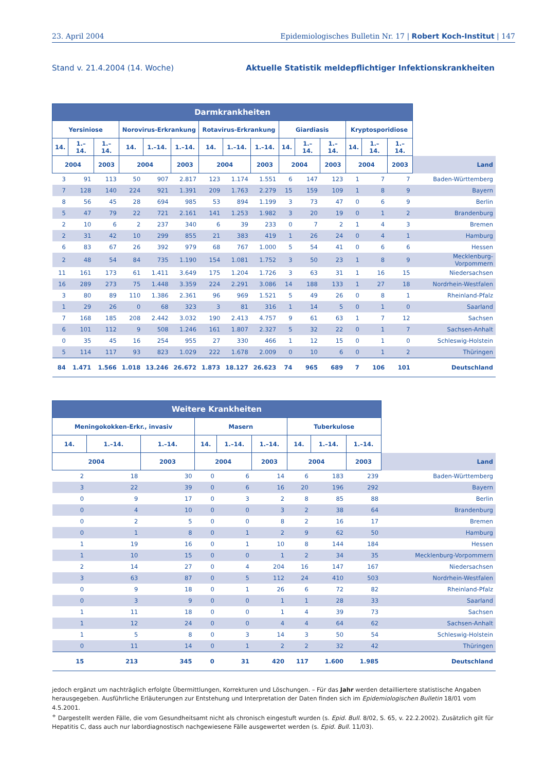23. April 2004 Epidemiologisches Bulletin Nr. 17 | Robert Koch-Institut | 147
Stand v. 21.4.2004 (14. Woche) Aktuelle Statistik meldepflichtiger Infektionskrankheiten
| Darmkrankheiten | | | | | | | | | | | | | | | |
| --- | --- | --- | --- | --- | --- | --- | --- | --- | --- | --- | --- | --- | --- | --- | --- |
| Yersiniose | | | Norovirus-Erkrankung | | | Rotavirus-Erkrankung | | | Giardiasis | | | Kryptosporidiose | | | |
| 14. | 1.–14. | 1.–14. | 14. | 1.–14. | 1.–14. | 14. | 1.–14. | 1.–14. | 14. | 1.–14. | 1.–14. | 14. | 1.–14. | 1.–14. | |
| 2004 | | 2003 | 2004 | | 2003 | 2004 | | 2003 | 2004 | | 2003 | 2004 | | 2003 | Land |
| 3 | 91 | 113 | 50 | 907 | 2.817 | 123 | 1.174 | 1.551 | 6 | 147 | 123 | 1 | 7 | 7 | Baden-Württemberg |
| 7 | 128 | 140 | 224 | 921 | 1.391 | 209 | 1.763 | 2.279 | 15 | 159 | 109 | 1 | 8 | 9 | Bayern |
| 8 | 56 | 45 | 28 | 694 | 985 | 53 | 894 | 1.199 | 3 | 73 | 47 | 0 | 6 | 9 | Berlin |
| 5 | 47 | 79 | 22 | 721 | 2.161 | 141 | 1.253 | 1.982 | 3 | 20 | 19 | 0 | 1 | 2 | Brandenburg |
| 2 | 10 | 6 | 2 | 237 | 340 | 6 | 39 | 233 | 0 | 7 | 2 | 1 | 4 | 3 | Bremen |
| 2 | 31 | 42 | 10 | 299 | 855 | 21 | 383 | 419 | 1 | 26 | 24 | 0 | 4 | 1 | Hamburg |
| 6 | 83 | 67 | 26 | 392 | 979 | 68 | 767 | 1.000 | 5 | 54 | 41 | 0 | 6 | 6 | Hessen |
| 2 | 48 | 54 | 84 | 735 | 1.190 | 154 | 1.081 | 1.752 | 3 | 50 | 23 | 1 | 8 | 9 | Mecklenburg-Vorpommern |
| 11 | 161 | 173 | 61 | 1.411 | 3.649 | 175 | 1.204 | 1.726 | 3 | 63 | 31 | 1 | 16 | 15 | Niedersachsen |
| 16 | 289 | 273 | 75 | 1.448 | 3.359 | 224 | 2.291 | 3.086 | 14 | 188 | 133 | 1 | 27 | 18 | Nordrhein-Westfalen |
| 3 | 80 | 89 | 110 | 1.386 | 2.361 | 96 | 969 | 1.521 | 5 | 49 | 26 | 0 | 8 | 1 | Rheinland-Pfalz |
| 1 | 29 | 26 | 0 | 68 | 323 | 3 | 81 | 316 | 1 | 14 | 5 | 0 | 1 | 0 | Saarland |
| 7 | 168 | 185 | 208 | 2.442 | 3.032 | 190 | 2.413 | 4.757 | 9 | 61 | 63 | 1 | 7 | 12 | Sachsen |
| 6 | 101 | 112 | 9 | 508 | 1.246 | 161 | 1.807 | 2.327 | 5 | 32 | 22 | 0 | 1 | 7 | Sachsen-Anhalt |
| 0 | 35 | 45 | 16 | 254 | 955 | 27 | 330 | 466 | 1 | 12 | 15 | 0 | 1 | 0 | Schleswig-Holstein |
| 5 | 114 | 117 | 93 | 823 | 1.029 | 222 | 1.678 | 2.009 | 0 | 10 | 6 | 0 | 1 | 2 | Thüringen |
| 84 | 1.471 | 1.566 | 1.018 | 13.246 | 26.672 | 1.873 | 18.127 | 26.623 | 74 | 965 | 689 | 7 | 106 | 101 | Deutschland |
| Weitere Krankheiten | | | | | | | | | |
| --- | --- | --- | --- | --- | --- | --- | --- | --- | --- |
| Meningokokken-Erkr., invasiv | | | Masern | | | Tuberkulose | | | |
| 14. | 1.–14. | 1.–14. | 14. | 1.–14. | 1.–14. | 14. | 1.–14. | 1.–14. | |
| 2004 | | 2003 | 2004 | | 2003 | 2004 | | 2003 | Land |
| 2 | 18 | 30 | 0 | 6 | 14 | 6 | 183 | 239 | Baden-Württemberg |
| 3 | 22 | 39 | 0 | 6 | 16 | 20 | 196 | 292 | Bayern |
| 0 | 9 | 17 | 0 | 3 | 2 | 8 | 85 | 88 | Berlin |
| 0 | 4 | 10 | 0 | 0 | 3 | 2 | 38 | 64 | Brandenburg |
| 0 | 2 | 5 | 0 | 0 | 8 | 2 | 16 | 17 | Bremen |
| 0 | 1 | 8 | 0 | 1 | 2 | 9 | 62 | 50 | Hamburg |
| 1 | 19 | 16 | 0 | 1 | 10 | 8 | 144 | 184 | Hessen |
| 1 | 10 | 15 | 0 | 0 | 1 | 2 | 34 | 35 | Mecklenburg-Vorpommern |
| 2 | 14 | 27 | 0 | 4 | 204 | 16 | 147 | 167 | Niedersachsen |
| 3 | 63 | 87 | 0 | 5 | 112 | 24 | 410 | 503 | Nordrhein-Westfalen |
| 0 | 9 | 18 | 0 | 1 | 26 | 6 | 72 | 82 | Rheinland-Pfalz |
| 0 | 3 | 9 | 0 | 0 | 1 | 1 | 28 | 33 | Saarland |
| 1 | 11 | 18 | 0 | 0 | 1 | 4 | 39 | 73 | Sachsen |
| 1 | 12 | 24 | 0 | 0 | 4 | 4 | 64 | 62 | Sachsen-Anhalt |
| 1 | 5 | 8 | 0 | 3 | 14 | 3 | 50 | 54 | Schleswig-Holstein |
| 0 | 11 | 14 | 0 | 1 | 2 | 2 | 32 | 42 | Thüringen |
| 15 | 213 | 345 | 0 | 31 | 420 | 117 | 1.600 | 1.985 | Deutschland |
jedoch ergänzt um nachträglich erfolgte Übermittlungen, Korrekturen und Löschungen. – Für das Jahr werden detailliertere statistische Angaben herausgegeben. Ausführliche Erläuterungen zur Entstehung und Interpretation der Daten finden sich im Epidemiologischen Bulletin 18/01 vom 4.5.2001.
<sup>+</sup> Dargestellt werden Fälle, die vom Gesundheitsamt nicht als chronisch eingestuft wurden (s. Epid. Bull. 8/02, S. 65, v. 22.2.2002). Zusätzlich gilt für Hepatitis C, dass auch nur labordiagnostisch nachgewiesene Fälle ausgewertet werden (s. Epid. Bull. 11/03).